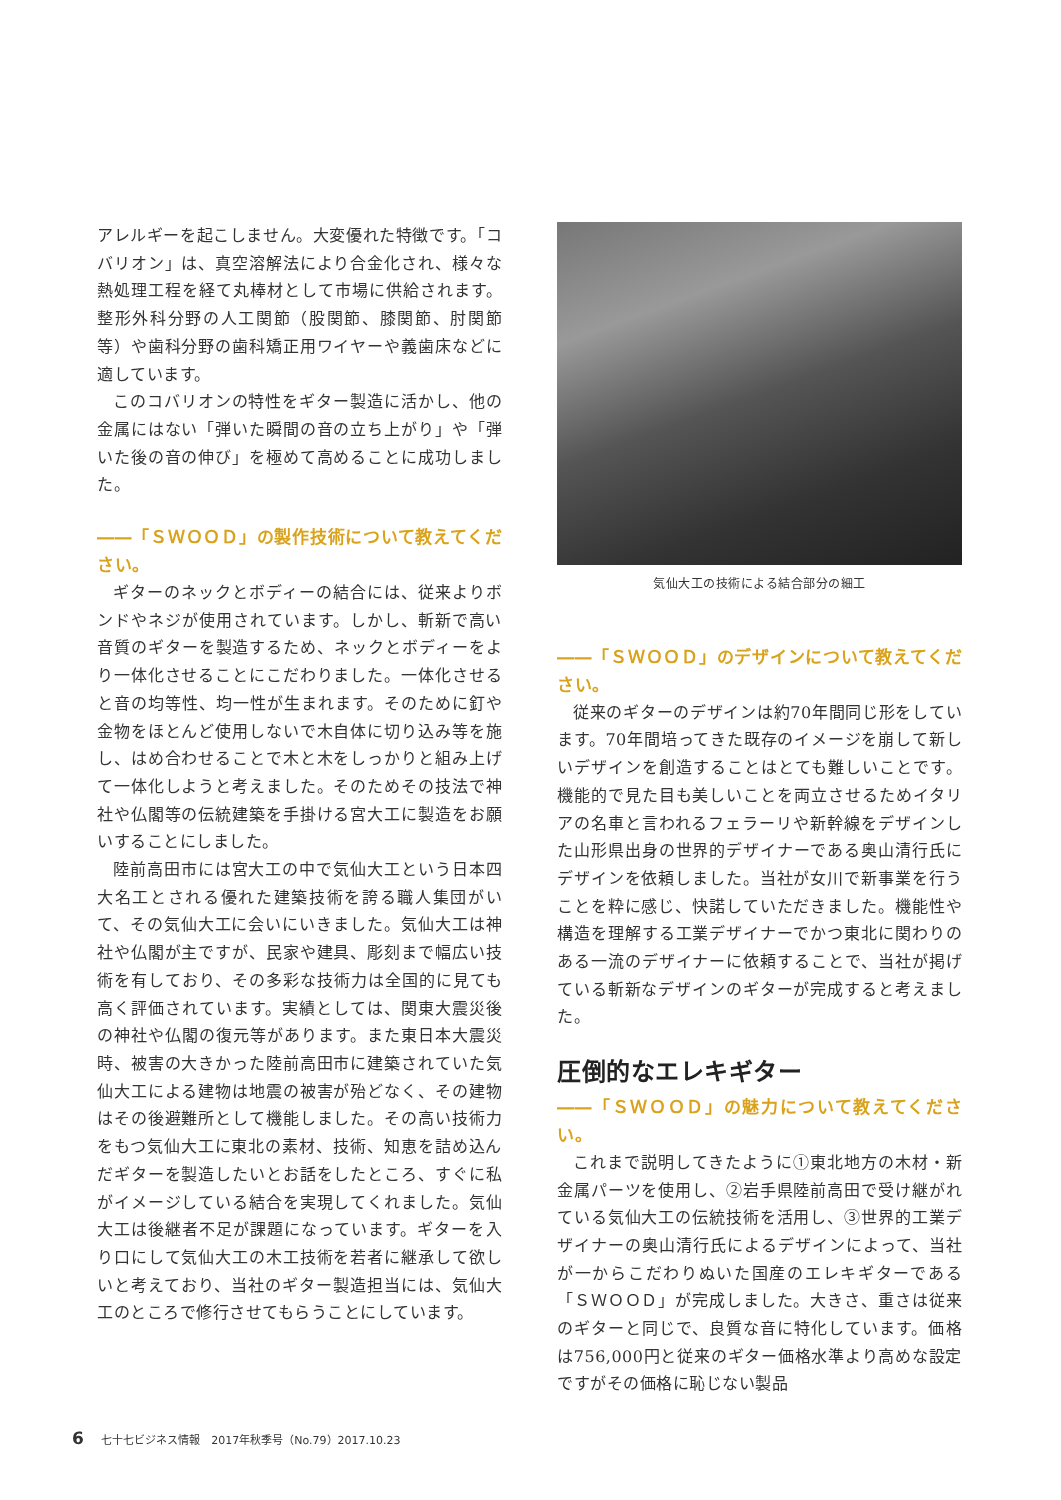アレルギーを起こしません。大変優れた特徴です。「コバリオン」は、真空溶解法により合金化され、様々な熱処理工程を経て丸棒材として市場に供給されます。整形外科分野の人工関節（股関節、膝関節、肘関節　等）や歯科分野の歯科矯正用ワイヤーや義歯床などに適しています。
このコバリオンの特性をギター製造に活かし、他の金属にはない「弾いた瞬間の音の立ち上がり」や「弾いた後の音の伸び」を極めて高めることに成功しました。
――「ＳＷＯＯＤ」の製作技術について教えてください。
ギターのネックとボディーの結合には、従来よりボンドやネジが使用されています。しかし、斬新で高い音質のギターを製造するため、ネックとボディーをより一体化させることにこだわりました。一体化させると音の均等性、均一性が生まれます。そのために釘や金物をほとんど使用しないで木自体に切り込み等を施し、はめ合わせることで木と木をしっかりと組み上げて一体化しようと考えました。そのためその技法で神社や仏閣等の伝統建築を手掛ける宮大工に製造をお願いすることにしました。
陸前高田市には宮大工の中で気仙大工という日本四大名工とされる優れた建築技術を誇る職人集団がいて、その気仙大工に会いにいきました。気仙大工は神社や仏閣が主ですが、民家や建具、彫刻まで幅広い技術を有しており、その多彩な技術力は全国的に見ても高く評価されています。実績としては、関東大震災後の神社や仏閣の復元等があります。また東日本大震災時、被害の大きかった陸前高田市に建築されていた気仙大工による建物は地震の被害が殆どなく、その建物はその後避難所として機能しました。その高い技術力をもつ気仙大工に東北の素材、技術、知恵を詰め込んだギターを製造したいとお話をしたところ、すぐに私がイメージしている結合を実現してくれました。気仙大工は後継者不足が課題になっています。ギターを入り口にして気仙大工の木工技術を若者に継承して欲しいと考えており、当社のギター製造担当には、気仙大工のところで修行させてもらうことにしています。
気仙大工の技術による結合部分の細工
――「ＳＷＯＯＤ」のデザインについて教えてください。
従来のギターのデザインは約70年間同じ形をしています。70年間培ってきた既存のイメージを崩して新しいデザインを創造することはとても難しいことです。機能的で見た目も美しいことを両立させるためイタリアの名車と言われるフェラーリや新幹線をデザインした山形県出身の世界的デザイナーである奥山清行氏にデザインを依頼しました。当社が女川で新事業を行うことを粋に感じ、快諾していただきました。機能性や構造を理解する工業デザイナーでかつ東北に関わりのある一流のデザイナーに依頼することで、当社が掲げている斬新なデザインのギターが完成すると考えました。
圧倒的なエレキギター
――「ＳＷＯＯＤ」の魅力について教えてください。
これまで説明してきたように①東北地方の木材・新金属パーツを使用し、②岩手県陸前高田で受け継がれている気仙大工の伝統技術を活用し、③世界的工業デザイナーの奥山清行氏によるデザインによって、当社が一からこだわりぬいた国産のエレキギターである「ＳＷＯＯＤ」が完成しました。大きさ、重さは従来のギターと同じで、良質な音に特化しています。価格は756,000円と従来のギター価格水準より高めな設定ですがその価格に恥じない製品
6 七十七ビジネス情報　2017年秋季号（No.79）2017.10.23